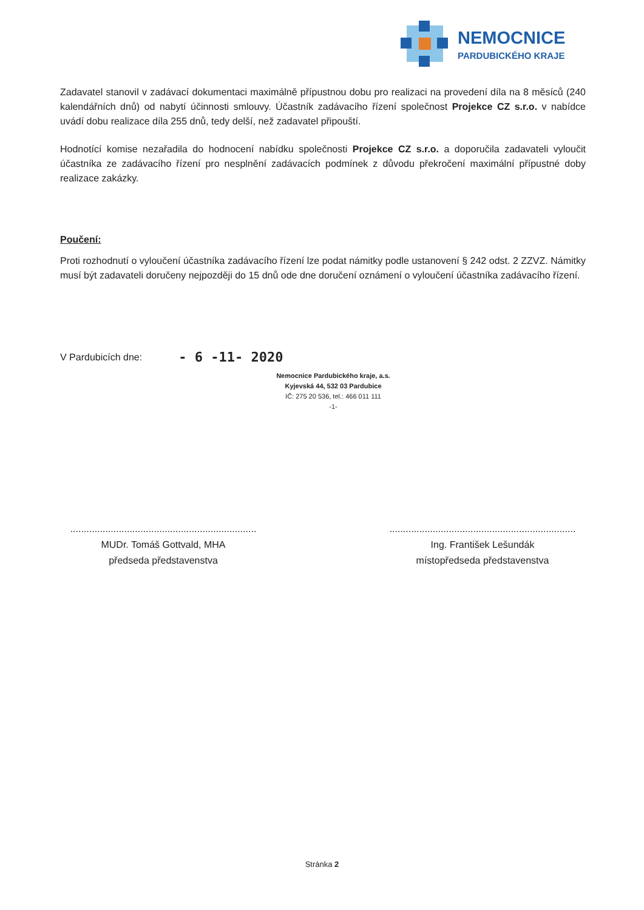NEMOCNICE
PARDUBICKÉHO KRAJE
Zadavatel stanovil v zadávací dokumentaci maximálně přípustnou dobu pro realizaci na provedení díla na 8 měsíců (240 kalendářních dnů) od nabytí účinnosti smlouvy. Účastník zadávacího řízení společnost Projekce CZ s.r.o. v nabídce uvádí dobu realizace díla 255 dnů, tedy delší, než zadavatel připouští.
Hodnotící komise nezařadila do hodnocení nabídku společnosti Projekce CZ s.r.o. a doporučila zadavateli vyloučit účastníka ze zadávacího řízení pro nesplnění zadávacích podmínek z důvodu překročení maximální přípustné doby realizace zakázky.
Poučení:
Proti rozhodnutí o vyloučení účastníka zadávacího řízení lze podat námitky podle ustanovení § 242 odst. 2 ZZVZ. Námitky musí být zadavateli doručeny nejpozději do 15 dnů ode dne doručení oznámení o vyloučení účastníka zadávacího řízení.
V Pardubicích dne: - 6 -11- 2020
Nemocnice Pardubického kraje, a.s.
Kyjevská 44, 532 03 Pardubice
IČ: 275 20 536, tel.: 466 011 111
-1-
.....................................................................
MUDr. Tomáš Gottvald, MHA
předseda představenstva
.....................................................................
Ing. František Lešundák
místopředseda představenstva
Stránka 2